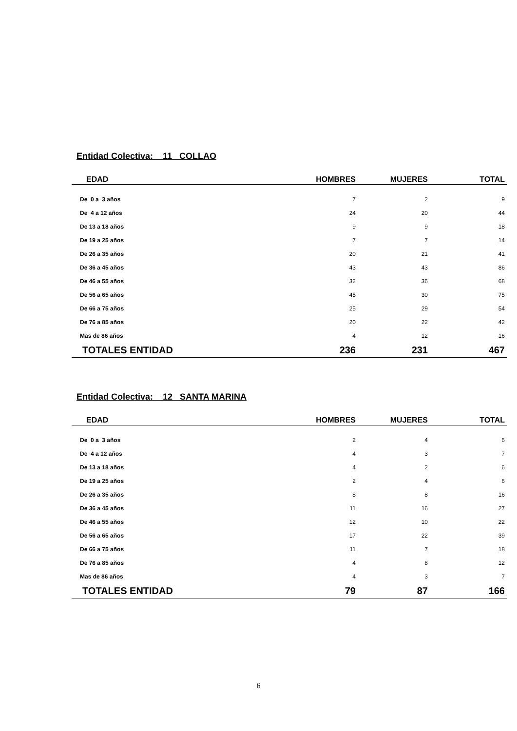Entidad Colectiva: 11 COLLAO
| EDAD | HOMBRES | MUJERES | TOTAL |
| --- | --- | --- | --- |
| De 0 a 3 años | 7 | 2 | 9 |
| De 4 a 12 años | 24 | 20 | 44 |
| De 13 a 18 años | 9 | 9 | 18 |
| De 19 a 25 años | 7 | 7 | 14 |
| De 26 a 35 años | 20 | 21 | 41 |
| De 36 a 45 años | 43 | 43 | 86 |
| De 46 a 55 años | 32 | 36 | 68 |
| De 56 a 65 años | 45 | 30 | 75 |
| De 66 a 75 años | 25 | 29 | 54 |
| De 76 a 85 años | 20 | 22 | 42 |
| Mas de 86 años | 4 | 12 | 16 |
| TOTALES ENTIDAD | 236 | 231 | 467 |
Entidad Colectiva: 12 SANTA MARINA
| EDAD | HOMBRES | MUJERES | TOTAL |
| --- | --- | --- | --- |
| De 0 a 3 años | 2 | 4 | 6 |
| De 4 a 12 años | 4 | 3 | 7 |
| De 13 a 18 años | 4 | 2 | 6 |
| De 19 a 25 años | 2 | 4 | 6 |
| De 26 a 35 años | 8 | 8 | 16 |
| De 36 a 45 años | 11 | 16 | 27 |
| De 46 a 55 años | 12 | 10 | 22 |
| De 56 a 65 años | 17 | 22 | 39 |
| De 66 a 75 años | 11 | 7 | 18 |
| De 76 a 85 años | 4 | 8 | 12 |
| Mas de 86 años | 4 | 3 | 7 |
| TOTALES ENTIDAD | 79 | 87 | 166 |
6